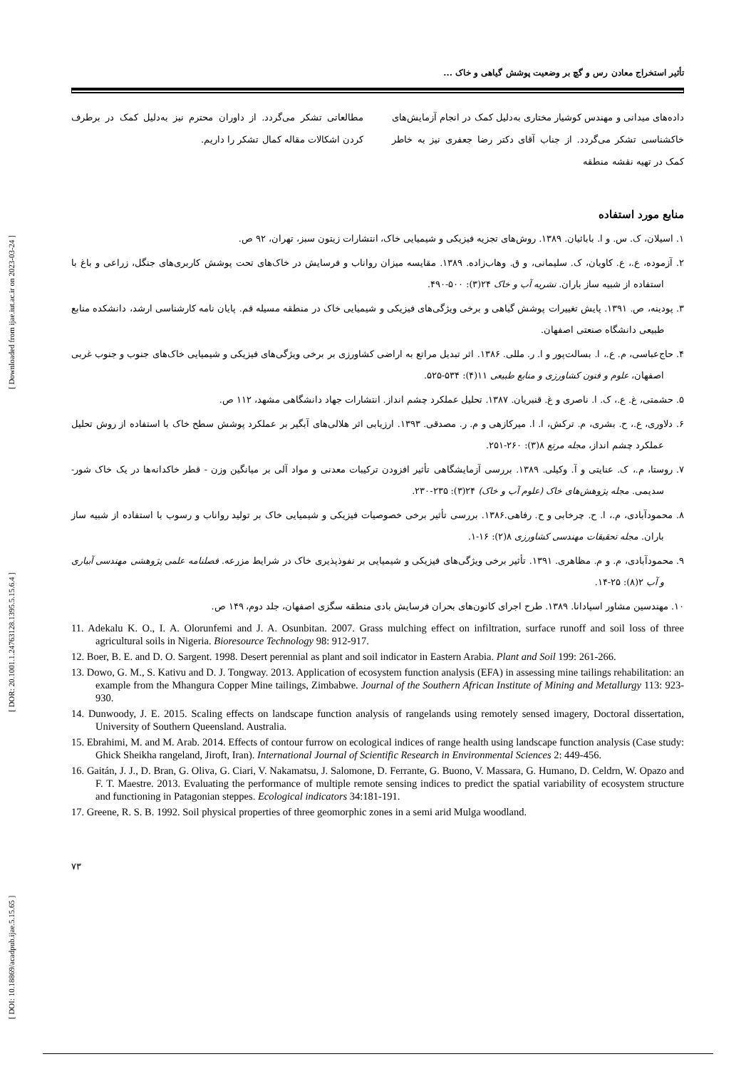[ DOI: 10.18869/acadpub.ijae.5.15.65 ] [ DOR: 20.1001.1.24763128.1395.5.15.6.4 ] [ Downloaded from ijae.iut.ac.ir on 2023-03-24 ]
تأثیر استخراج معادن رس و گچ بر وضعیت پوشش گیاهی و خاک ...
داده‌های میدانی و مهندس کوشیار مختاری به‌دلیل کمک در انجام آزمایش‌های خاکشناسی تشکر می‌گردد. از جناب آقای دکتر رضا جعفری نیز به خاطر کمک در تهیه نقشه منطقه
مطالعاتی تشکر می‌گردد. از داوران محترم نیز به‌دلیل کمک در برطرف کردن اشکالات مقاله کمال تشکر را داریم.
منابع مورد استفاده
۱. اسیلان، ک. س. و ا. بابائیان. ۱۳۸۹. روش‌های تجزیه فیزیکی و شیمیایی خاک، انتشارات زیتون سبز، تهران، ۹۲ ص.
۲. آزموده، ع.، ع. کاویان، ک. سلیمانی، و ق. وهاب‌زاده. ۱۳۸۹. مقایسه میزان رواناب و فرسایش در خاک‌های تحت پوشش کاربری‌های جنگل، زراعی و باغ با استفاده از شبیه ساز باران. نشریه آب و خاک ۲۴(۳): ۵۰۰-۴۹۰.
۳. پودینه، ص. ۱۳۹۱. پایش تغییرات پوشش گیاهی و برخی ویژگی‌های فیزیکی و شیمیایی خاک در منطقه مسیله قم. پایان نامه کارشناسی ارشد، دانشکده منابع طبیعی دانشگاه صنعتی اصفهان.
۴. حاج‌عباسی، م. ع.، ا. بسالت‌پور و ا. ر. مللی. ۱۳۸۶. اثر تبدیل مراتع به اراضی کشاورزی بر برخی ویژگی‌های فیزیکی و شیمیایی خاک‌های جنوب و جنوب غربی اصفهان، علوم و فنون کشاورزی و منابع طبیعی ۱۱(۴): ۵۳۴-۵۲۵.
۵. حشمتی، غ. ع.، ک. ا. ناصری و غ. قنبریان. ۱۳۸۷. تحلیل عملکرد چشم انداز. انتشارات جهاد دانشگاهی مشهد، ۱۱۲ ص.
۶. دلاوری، ع.، ح. بشری، م. ترکش، ا. ا. میرکازهی و م. ر. مصدقی. ۱۳۹۳. ارزیابی اثر هلالی‌های آبگیر بر عملکرد پوشش سطح خاک با استفاده از روش تحلیل عملکرد چشم انداز، مجله مرتع ۸(۳): ۲۶۰-۲۵۱.
۷. روستا، م.، ک. عنایتی و آ. وکیلی. ۱۳۸۹. بررسی آزمایشگاهی تأثیر افزودن ترکیبات معدنی و مواد آلی بر میانگین وزن - قطر خاکدانه‌ها در یک خاک شور- سدیمی. مجله پژوهش‌های خاک (علوم آب و خاک) ۲۴(۳): ۲۳۵-۲۳۰.
۸. محمودآبادی، م.، ا. ح. چرخابی و ح. رفاهی.۱۳۸۶. بررسی تأثیر برخی خصوصیات فیزیکی و شیمیایی خاک بر تولید رواناب و رسوب با استفاده از شبیه ساز باران. مجله تحقیقات مهندسی کشاورزی ۸(۲): ۱۶-۱.
۹. محمودآبادی، م. و م. مظاهری. ۱۳۹۱. تأثیر برخی ویژگی‌های فیزیکی و شیمیایی بر نفوذپذیری خاک در شرایط مزرعه. فصلنامه علمی پژوهشی مهندسی آبیاری و آب ۲(۸): ۲۵-۱۴.
۱۰. مهندسین مشاور اسپادانا. ۱۳۸۹. طرح اجرای کانون‌های بحران فرسایش بادی منطقه سگزی اصفهان، جلد دوم، ۱۴۹ ص.
11. Adekalu K. O., I. A. Olorunfemi and J. A. Osunbitan. 2007. Grass mulching effect on infiltration, surface runoff and soil loss of three agricultural soils in Nigeria. Bioresource Technology 98: 912-917.
12. Boer, B. E. and D. O. Sargent. 1998. Desert perennial as plant and soil indicator in Eastern Arabia. Plant and Soil 199: 261-266.
13. Dowo, G. M., S. Kativu and D. J. Tongway. 2013. Application of ecosystem function analysis (EFA) in assessing mine tailings rehabilitation: an example from the Mhangura Copper Mine tailings, Zimbabwe. Journal of the Southern African Institute of Mining and Metallurgy 113: 923-930.
14. Dunwoody, J. E. 2015. Scaling effects on landscape function analysis of rangelands using remotely sensed imagery, Doctoral dissertation, University of Southern Queensland. Australia.
15. Ebrahimi, M. and M. Arab. 2014. Effects of contour furrow on ecological indices of range health using landscape function analysis (Case study: Ghick Sheikha rangeland, Jiroft, Iran). International Journal of Scientific Research in Environmental Sciences 2: 449-456.
16. Gaitán, J. J., D. Bran, G. Oliva, G. Ciari, V. Nakamatsu, J. Salomone, D. Ferrante, G. Buono, V. Massara, G. Humano, D. Celdrn, W. Opazo and F. T. Maestre. 2013. Evaluating the performance of multiple remote sensing indices to predict the spatial variability of ecosystem structure and functioning in Patagonian steppes. Ecological indicators 34:181-191.
17. Greene, R. S. B. 1992. Soil physical properties of three geomorphic zones in a semi arid Mulga woodland.
۷۳